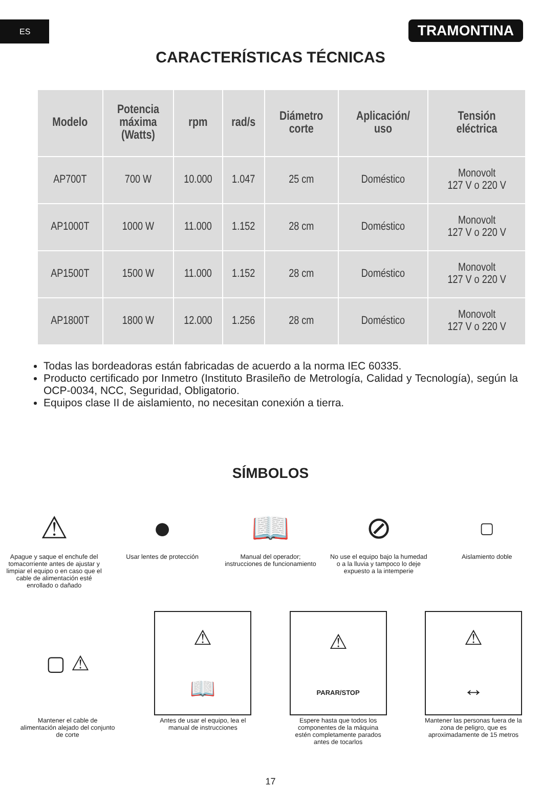ES
TRAMONTINA
CARACTERÍSTICAS TÉCNICAS
| Modelo | Potencia máxima (Watts) | rpm | rad/s | Diámetro corte | Aplicación/ uso | Tensión eléctrica |
| --- | --- | --- | --- | --- | --- | --- |
| AP700T | 700 W | 10.000 | 1.047 | 25 cm | Doméstico | Monovolt 127 V o 220 V |
| AP1000T | 1000 W | 11.000 | 1.152 | 28 cm | Doméstico | Monovolt 127 V o 220 V |
| AP1500T | 1500 W | 11.000 | 1.152 | 28 cm | Doméstico | Monovolt 127 V o 220 V |
| AP1800T | 1800 W | 12.000 | 1.256 | 28 cm | Doméstico | Monovolt 127 V o 220 V |
Todas las bordeadoras están fabricadas de acuerdo a la norma IEC 60335.
Producto certificado por Inmetro (Instituto Brasileño de Metrología, Calidad y Tecnología), según la OCP-0034, NCC, Seguridad, Obligatorio.
Equipos clase II de aislamiento, no necesitan conexión a tierra.
SÍMBOLOS
⚠
Apague y saque el enchufe del tomacorriente antes de ajustar y limpiar el equipo o en caso que el cable de alimentación esté enrollado o dañado
●
Usar lentes de protección
📖
Manual del operador; instrucciones de funcionamiento
⊘
No use el equipo bajo la humedad o a la lluvia y tampoco lo deje expuesto a la intemperie
▢
Aislamiento doble
▢ ⚠
Mantener el cable de alimentación alejado del conjunto de corte
⚠
📖
Antes de usar el equipo, lea el manual de instrucciones
⚠
PARAR/STOP
Espere hasta que todos los componentes de la máquina estén completamente parados antes de tocarlos
⚠
↔
Mantener las personas fuera de la zona de peligro, que es aproximadamente de 15 metros
17